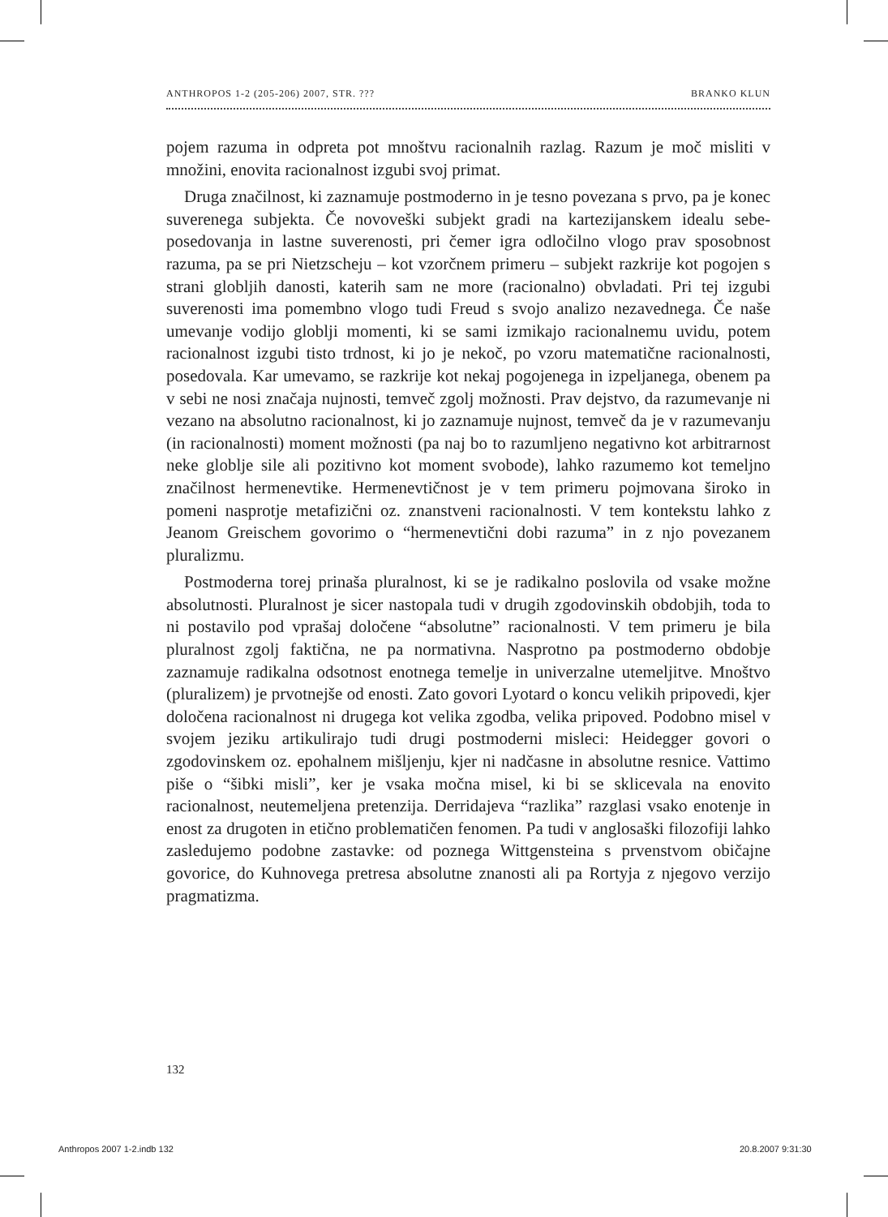ANTHROPOS 1-2 (205-206) 2007, STR. ??? BRANKO KLUN
pojem razuma in odpreta pot mnoštvu racionalnih razlag. Razum je moč misliti v množini, enovita racionalnost izgubi svoj primat.
Druga značilnost, ki zaznamuje postmoderno in je tesno povezana s prvo, pa je konec suverenega subjekta. Če novoveški subjekt gradi na kartezijanskem idealu sebe-posedovanja in lastne suverenosti, pri čemer igra odločilno vlogo prav sposobnost razuma, pa se pri Nietzscheju – kot vzorčnem primeru – subjekt razkrije kot pogojen s strani globljih danosti, katerih sam ne more (racionalno) obvladati. Pri tej izgubi suverenosti ima pomembno vlogo tudi Freud s svojo analizo nezavednega. Če naše umevanje vodijo globlji momenti, ki se sami izmikajo racionalnemu uvidu, potem racionalnost izgubi tisto trdnost, ki jo je nekoč, po vzoru matematične racionalnosti, posedovala. Kar umevamo, se razkrije kot nekaj pogojenega in izpeljanega, obenem pa v sebi ne nosi značaja nujnosti, temveč zgolj možnosti. Prav dejstvo, da razumevanje ni vezano na absolutno racionalnost, ki jo zaznamuje nujnost, temveč da je v razumevanju (in racionalnosti) moment možnosti (pa naj bo to razumljeno negativno kot arbitrarnost neke globlje sile ali pozitivno kot moment svobode), lahko razumemo kot temeljno značilnost hermenevtike. Hermenevtičnost je v tem primeru pojmovana široko in pomeni nasprotje metafizični oz. znanstveni racionalnosti. V tem kontekstu lahko z Jeanom Greischem govorimo o “hermenevtični dobi razuma” in z njo povezanem pluralizmu.
Postmoderna torej prinaša pluralnost, ki se je radikalno poslovila od vsake možne absolutnosti. Pluralnost je sicer nastopala tudi v drugih zgodovinskih obdobjih, toda to ni postavilo pod vprašaj določene “absolutne” racionalnosti. V tem primeru je bila pluralnost zgolj faktična, ne pa normativna. Nasprotno pa postmoderno obdobje zaznamuje radikalna odsotnost enotnega temelje in univerzalne utemeljitve. Mnoštvo (pluralizem) je prvotnejše od enosti. Zato govori Lyotard o koncu velikih pripovedi, kjer določena racionalnost ni drugega kot velika zgodba, velika pripoved. Podobno misel v svojem jeziku artikulirajo tudi drugi postmoderni misleci: Heidegger govori o zgodovinskem oz. epohalnem mišljenju, kjer ni nadčasne in absolutne resnice. Vattimo piše o “šibki misli”, ker je vsaka močna misel, ki bi se sklicevala na enovito racionalnost, neutemeljena pretenzija. Derridajeva “razlika” razglasi vsako enotenje in enost za drugoten in etično problematičen fenomen. Pa tudi v anglosaški filozofiji lahko zasledujemo podobne zastavke: od poznega Wittgensteina s prvenstvom običajne govorice, do Kuhnovega pretresa absolutne znanosti ali pa Rortyja z njegovo verzijo pragmatizma.
132
Anthropos 2007 1-2.indb 132 20.8.2007 9:31:30